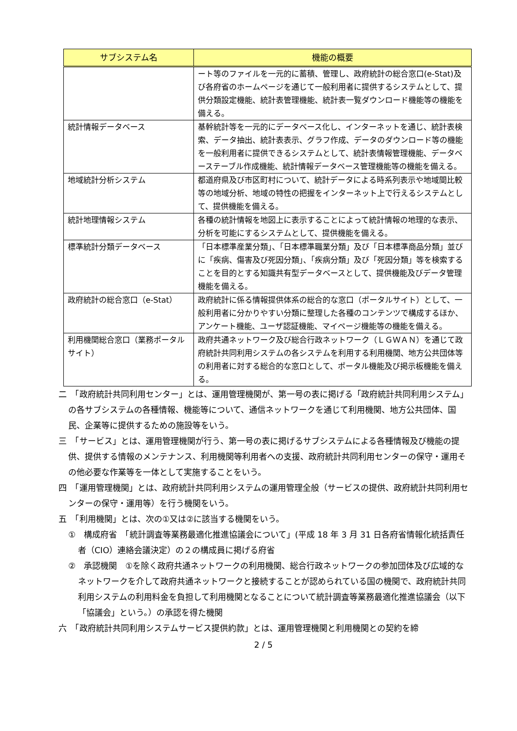| サブシステム名 | 機能の概要 |
| --- | --- |
| | ート等のファイルを一元的に蓄積、管理し、政府統計の総合窓口(e-Stat)及び各府省のホームページを通じて一般利用者に提供するシステムとして、提供分類設定機能、統計表管理機能、統計表一覧ダウンロード機能等の機能を備える。 |
| 統計情報データベース | 基幹統計等を一元的にデータベース化し、インターネットを通じ、統計表検索、データ抽出、統計表表示、グラフ作成、データのダウンロード等の機能を一般利用者に提供できるシステムとして、統計表情報管理機能、データベーステーブル作成機能、統計情報データベース管理機能等の機能を備える。 |
| 地域統計分析システム | 都道府県及び市区町村について、統計データによる時系列表示や地域間比較等の地域分析、地域の特性の把握をインターネット上で行えるシステムとして、提供機能を備える。 |
| 統計地理情報システム | 各種の統計情報を地図上に表示することによって統計情報の地理的な表示、分析を可能にするシステムとして、提供機能を備える。 |
| 標準統計分類データベース | 「日本標準産業分類」、「日本標準職業分類」及び「日本標準商品分類」並びに「疾病、傷害及び死因分類」、「疾病分類」及び「死因分類」等を検索することを目的とする知識共有型データベースとして、提供機能及びデータ管理機能を備える。 |
| 政府統計の総合窓口（e-Stat） | 政府統計に係る情報提供体系の総合的な窓口（ポータルサイト）として、一般利用者に分かりやすい分類に整理した各種のコンテンツで構成するほか、アンケート機能、ユーザ認証機能、マイページ機能等の機能を備える。 |
| 利用機関総合窓口（業務ポータルサイト） | 政府共通ネットワーク及び総合行政ネットワーク（ＬＧＷＡＮ）を通じて政府統計共同利用システムの各システムを利用する利用機関、地方公共団体等の利用者に対する総合的な窓口として、ポータル機能及び掲示板機能を備える。 |
二　「政府統計共同利用センター」とは、運用管理機関が、第一号の表に掲げる「政府統計共同利用システム」の各サブシステムの各種情報、機能等について、通信ネットワークを通じて利用機関、地方公共団体、国民、企業等に提供するための施設等をいう。
三　「サービス」とは、運用管理機関が行う、第一号の表に掲げるサブシステムによる各種情報及び機能の提供、提供する情報のメンテナンス、利用機関等利用者への支援、政府統計共同利用センターの保守・運用その他必要な作業等を一体として実施することをいう。
四　「運用管理機関」とは、政府統計共同利用システムの運用管理全般（サービスの提供、政府統計共同利用センターの保守・運用等）を行う機関をいう。
五　「利用機関」とは、次の①又は②に該当する機関をいう。
①　構成府省　「統計調査等業務最適化推進協議会について」(平成 18 年 3 月 31 日各府省情報化統括責任者（CIO）連絡会議決定）の２の構成員に掲げる府省
②　承認機関　①を除く政府共通ネットワークの利用機関、総合行政ネットワークの参加団体及び広域的なネットワークを介して政府共通ネットワークと接続することが認められている国の機関で、政府統計共同利用システムの利用料金を負担して利用機関となることについて統計調査等業務最適化推進協議会（以下「協議会」という。）の承認を得た機関
六　「政府統計共同利用システムサービス提供約款」とは、運用管理機関と利用機関との契約を締
2 / 5